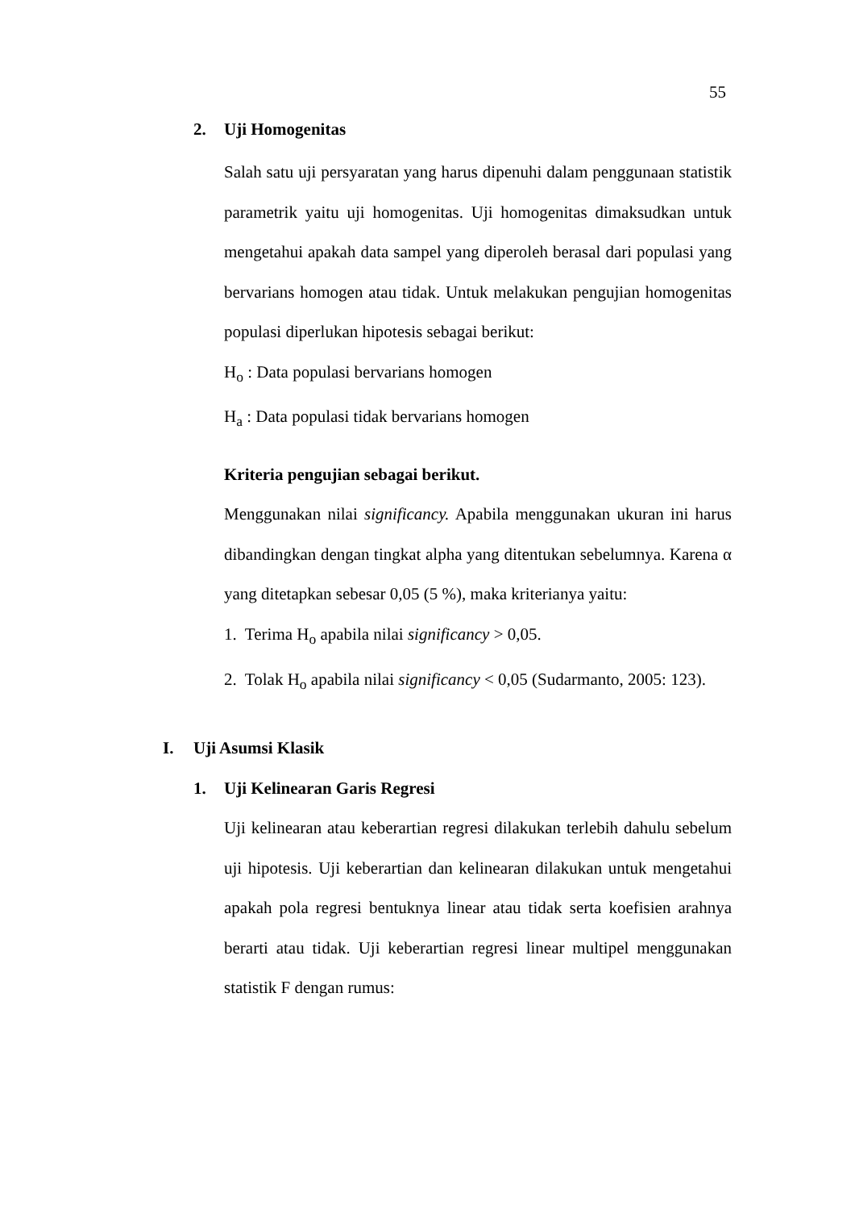55
2. Uji Homogenitas
Salah satu uji persyaratan yang harus dipenuhi dalam penggunaan statistik parametrik yaitu uji homogenitas. Uji homogenitas dimaksudkan untuk mengetahui apakah data sampel yang diperoleh berasal dari populasi yang bervarians homogen atau tidak. Untuk melakukan pengujian homogenitas populasi diperlukan hipotesis sebagai berikut:
H<sub>o</sub> : Data populasi bervarians homogen
H<sub>a</sub> : Data populasi tidak bervarians homogen
Kriteria pengujian sebagai berikut.
Menggunakan nilai significancy. Apabila menggunakan ukuran ini harus dibandingkan dengan tingkat alpha yang ditentukan sebelumnya. Karena α yang ditetapkan sebesar 0,05 (5 %), maka kriterianya yaitu:
1. Terima H<sub>o</sub> apabila nilai significancy > 0,05.
2. Tolak H<sub>o</sub> apabila nilai significancy < 0,05 (Sudarmanto, 2005: 123).
I. Uji Asumsi Klasik
1. Uji Kelinearan Garis Regresi
Uji kelinearan atau keberartian regresi dilakukan terlebih dahulu sebelum uji hipotesis. Uji keberartian dan kelinearan dilakukan untuk mengetahui apakah pola regresi bentuknya linear atau tidak serta koefisien arahnya berarti atau tidak. Uji keberartian regresi linear multipel menggunakan statistik F dengan rumus: